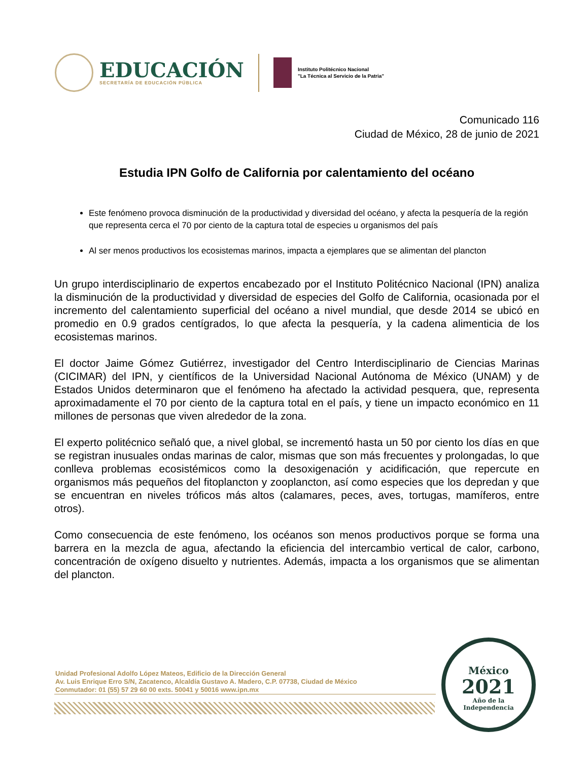EDUCACIÓN
SECRETARÍA DE EDUCACIÓN PÚBLICA
Instituto Politécnico Nacional
"La Técnica al Servicio de la Patria"
Comunicado 116
Ciudad de México, 28 de junio de 2021
Estudia IPN Golfo de California por calentamiento del océano
Este fenómeno provoca disminución de la productividad y diversidad del océano, y afecta la pesquería de la región que representa cerca el 70 por ciento de la captura total de especies u organismos del país
Al ser menos productivos los ecosistemas marinos, impacta a ejemplares que se alimentan del plancton
Un grupo interdisciplinario de expertos encabezado por el Instituto Politécnico Nacional (IPN) analiza la disminución de la productividad y diversidad de especies del Golfo de California, ocasionada por el incremento del calentamiento superficial del océano a nivel mundial, que desde 2014 se ubicó en promedio en 0.9 grados centígrados, lo que afecta la pesquería, y la cadena alimenticia de los ecosistemas marinos.
El doctor Jaime Gómez Gutiérrez, investigador del Centro Interdisciplinario de Ciencias Marinas (CICIMAR) del IPN, y científicos de la Universidad Nacional Autónoma de México (UNAM) y de Estados Unidos determinaron que el fenómeno ha afectado la actividad pesquera, que, representa aproximadamente el 70 por ciento de la captura total en el país, y tiene un impacto económico en 11 millones de personas que viven alrededor de la zona.
El experto politécnico señaló que, a nivel global, se incrementó hasta un 50 por ciento los días en que se registran inusuales ondas marinas de calor, mismas que son más frecuentes y prolongadas, lo que conlleva problemas ecosistémicos como la desoxigenación y acidificación, que repercute en organismos más pequeños del fitoplancton y zooplancton, así como especies que los depredan y que se encuentran en niveles tróficos más altos (calamares, peces, aves, tortugas, mamíferos, entre otros).
Como consecuencia de este fenómeno, los océanos son menos productivos porque se forma una barrera en la mezcla de agua, afectando la eficiencia del intercambio vertical de calor, carbono, concentración de oxígeno disuelto y nutrientes. Además, impacta a los organismos que se alimentan del plancton.
Unidad Profesional Adolfo López Mateos, Edificio de la Dirección General
Av. Luis Enrique Erro S/N, Zacatenco, Alcaldía Gustavo A. Madero, C.P. 07738, Ciudad de México
Conmutador: 01 (55) 57 29 60 00 exts. 50041 y 50016 www.ipn.mx
México
2021
Año de la
Independencia